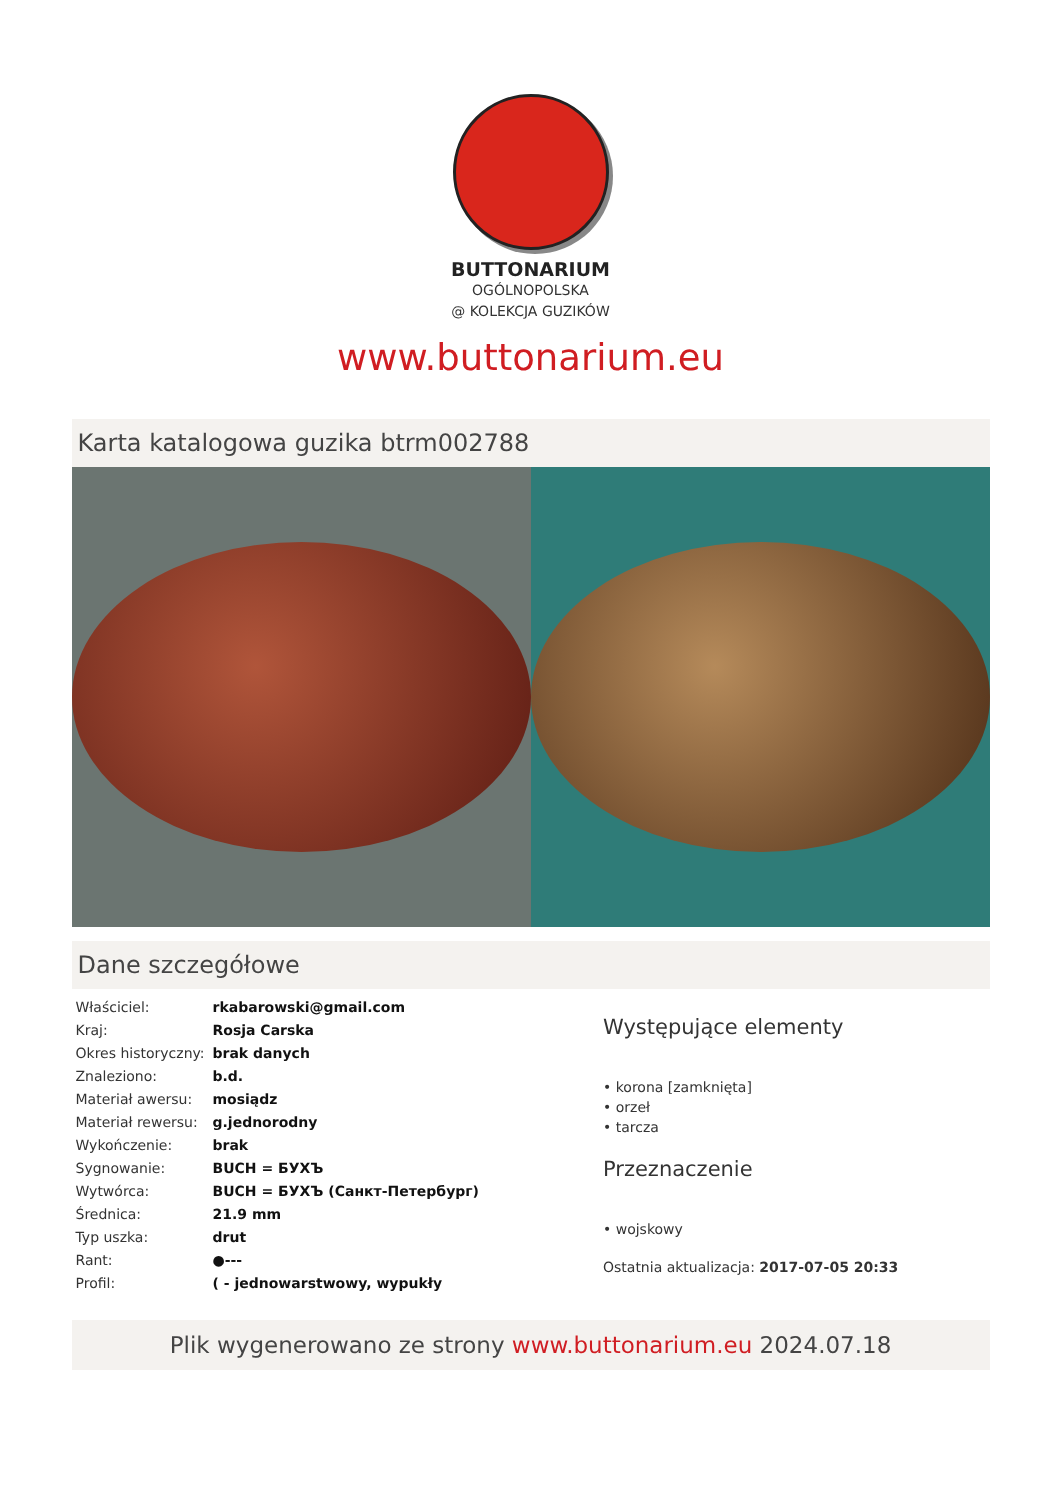BUTTONARIUM
OGÓLNOPOLSKA
@ KOLEKCJA GUZIKÓW
www.buttonarium.eu
Karta katalogowa guzika btrm002788
Dane szczegółowe
| Właściciel: | rkabarowski@gmail.com |
| Kraj: | Rosja Carska |
| Okres historyczny: | brak danych |
| Znaleziono: | b.d. |
| Materiał awersu: | mosiądz |
| Materiał rewersu: | g.jednorodny |
| Wykończenie: | brak |
| Sygnowanie: | BUCH = БУХЪ |
| Wytwórca: | BUCH = БУХЪ (Санкт-Петербург) |
| Średnica: | 21.9 mm |
| Typ uszka: | drut |
| Rant: | ●--- |
| Profil: | ( - jednowarstwowy, wypukły |
Występujące elementy
• korona [zamknięta]
• orzeł
• tarcza
Przeznaczenie
• wojskowy
Ostatnia aktualizacja: 2017-07-05 20:33
Plik wygenerowano ze strony www.buttonarium.eu 2024.07.18